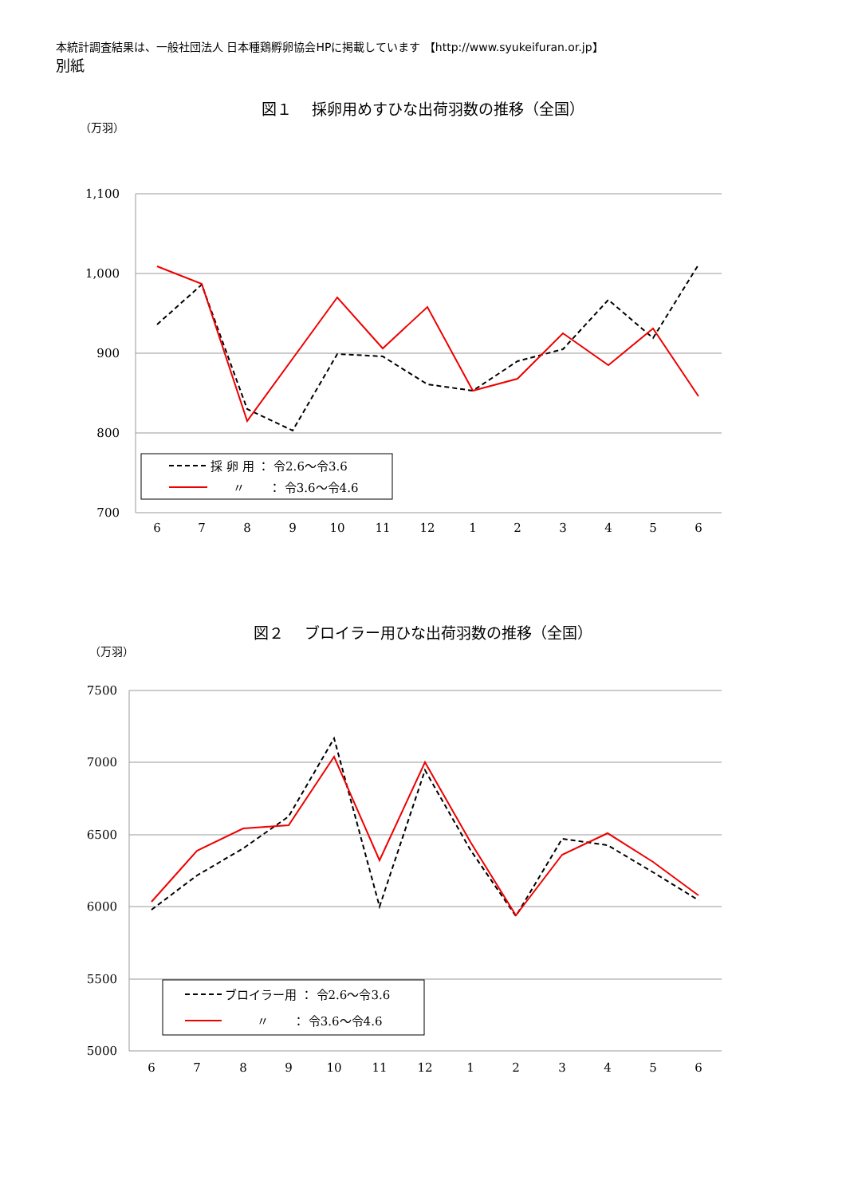本統計調査結果は、一般社団法人 日本種鶏孵卵協会HPに掲載しています 【http://www.syukeifuran.or.jp】
別紙
図１　 採卵用めすひな出荷羽数の推移（全国）
（万羽）
1,100
1,000
900
800
700
6
7
8
9
10
11
12
1
2
3
4
5
6
採 卵 用 ： 令2.6～令3.6
〃　　： 令3.6～令4.6
図２　 ブロイラー用ひな出荷羽数の推移（全国）
（万羽）
7500
7000
6500
6000
5500
5000
6
7
8
9
10
11
12
1
2
3
4
5
6
ブロイラー用 ： 令2.6～令3.6
〃　　： 令3.6～令4.6